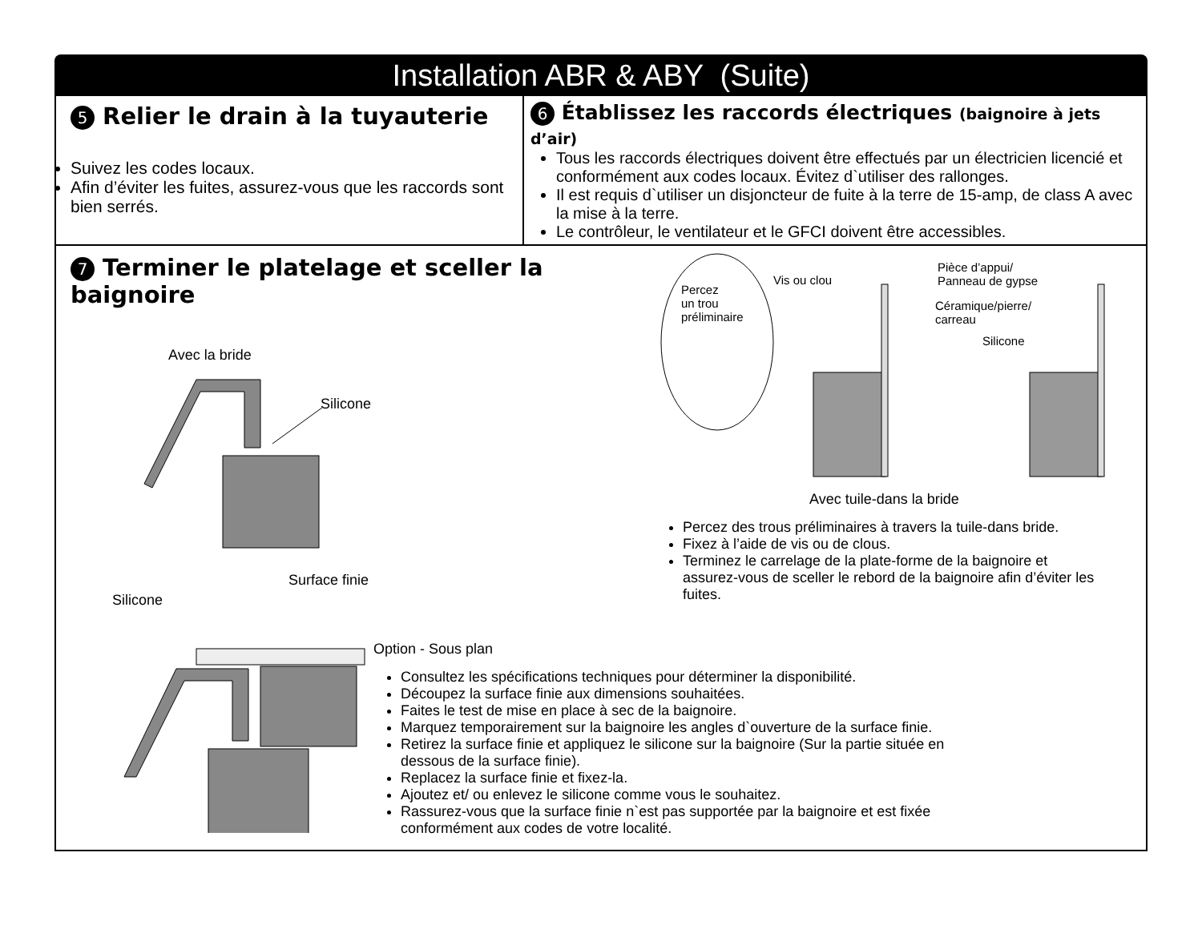Installation ABR & ABY (Suite)
5 Relier le drain à la tuyauterie
Suivez les codes locaux.
Afin d’éviter les fuites, assurez-vous que les raccords sont bien serrés.
6 Établissez les raccords électriques (baignoire à jets d’air)
Tous les raccords électriques doivent être effectués par un électricien licencié et conformément aux codes locaux. Évitez d`utiliser des rallonges.
Il est requis d`utiliser un disjoncteur de fuite à la terre de 15-amp, de class A avec la mise à la terre.
Le contrôleur, le ventilateur et le GFCI doivent être accessibles.
7 Terminer le platelage et sceller la baignoire
Avec la bride
Silicone
Surface finie
Silicone
Option - Sous plan
Consultez les spécifications techniques pour déterminer la disponibilité.
Découpez la surface finie aux dimensions souhaitées.
Faites le test de mise en place à sec de la baignoire.
Marquez temporairement sur la baignoire les angles d`ouverture de la surface finie.
Retirez la surface finie et appliquez le silicone sur la baignoire (Sur la partie située en dessous de la surface finie).
Replacez la surface finie et fixez-la.
Ajoutez et/ ou enlevez le silicone comme vous le souhaitez.
Rassurez-vous que la surface finie n`est pas supportée par la baignoire et est fixée conformément aux codes de votre localité.
Percez
un trou
préliminaire
Vis ou clou
Pièce d’appui/
Panneau de gypse
Céramique/pierre/
carreau
Silicone
Avec tuile-dans la bride
Percez des trous préliminaires à travers la tuile-dans bride.
Fixez à l’aide de vis ou de clous.
Terminez le carrelage de la plate-forme de la baignoire et assurez-vous de sceller le rebord de la baignoire afin d’éviter les fuites.